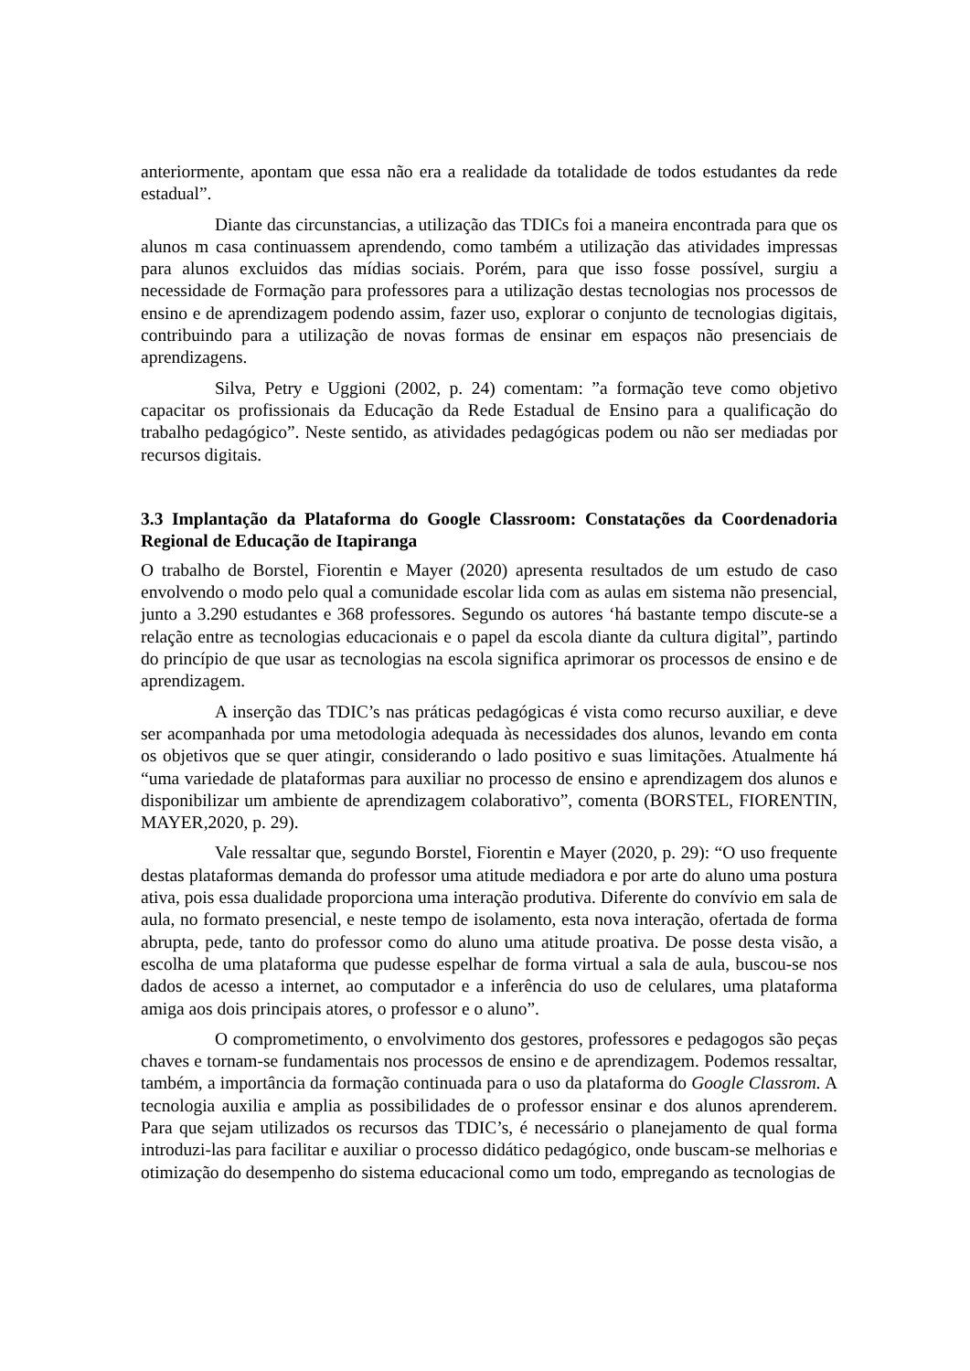anteriormente, apontam que essa não era a realidade da totalidade de todos estudantes da rede estadual”.
Diante das circunstancias, a utilização das TDICs foi a maneira encontrada para que os alunos m casa continuassem aprendendo, como também a utilização das atividades impressas para alunos excluidos das mídias sociais. Porém, para que isso fosse possível, surgiu a necessidade de Formação para professores para a utilização destas tecnologias nos processos de ensino e de aprendizagem podendo assim, fazer uso, explorar o conjunto de tecnologias digitais, contribuindo para a utilização de novas formas de ensinar em espaços não presenciais de aprendizagens.
Silva, Petry e Uggioni (2002, p. 24) comentam: ”a formação teve como objetivo capacitar os profissionais da Educação da Rede Estadual de Ensino para a qualificação do trabalho pedagógico”. Neste sentido, as atividades pedagógicas podem ou não ser mediadas por recursos digitais.
3.3 Implantação da Plataforma do Google Classroom: Constatações da Coordenadoria Regional de Educação de Itapiranga
O trabalho de Borstel, Fiorentin e Mayer (2020) apresenta resultados de um estudo de caso envolvendo o modo pelo qual a comunidade escolar lida com as aulas em sistema não presencial, junto a 3.290 estudantes e 368 professores. Segundo os autores ‘há bastante tempo discute-se a relação entre as tecnologias educacionais e o papel da escola diante da cultura digital”, partindo do princípio de que usar as tecnologias na escola significa aprimorar os processos de ensino e de aprendizagem.
A inserção das TDIC’s nas práticas pedagógicas é vista como recurso auxiliar, e deve ser acompanhada por uma metodologia adequada às necessidades dos alunos, levando em conta os objetivos que se quer atingir, considerando o lado positivo e suas limitações. Atualmente há “uma variedade de plataformas para auxiliar no processo de ensino e aprendizagem dos alunos e disponibilizar um ambiente de aprendizagem colaborativo”, comenta (BORSTEL, FIORENTIN, MAYER,2020, p. 29).
Vale ressaltar que, segundo Borstel, Fiorentin e Mayer (2020, p. 29): “O uso frequente destas plataformas demanda do professor uma atitude mediadora e por arte do aluno uma postura ativa, pois essa dualidade proporciona uma interação produtiva. Diferente do convívio em sala de aula, no formato presencial, e neste tempo de isolamento, esta nova interação, ofertada de forma abrupta, pede, tanto do professor como do aluno uma atitude proativa. De posse desta visão, a escolha de uma plataforma que pudesse espelhar de forma virtual a sala de aula, buscou-se nos dados de acesso a internet, ao computador e a inferência do uso de celulares, uma plataforma amiga aos dois principais atores, o professor e o aluno”.
O comprometimento, o envolvimento dos gestores, professores e pedagogos são peças chaves e tornam-se fundamentais nos processos de ensino e de aprendizagem. Podemos ressaltar, também, a importância da formação continuada para o uso da plataforma do Google Classrom. A tecnologia auxilia e amplia as possibilidades de o professor ensinar e dos alunos aprenderem. Para que sejam utilizados os recursos das TDIC’s, é necessário o planejamento de qual forma introduzi-las para facilitar e auxiliar o processo didático pedagógico, onde buscam-se melhorias e otimização do desempenho do sistema educacional como um todo, empregando as tecnologias de